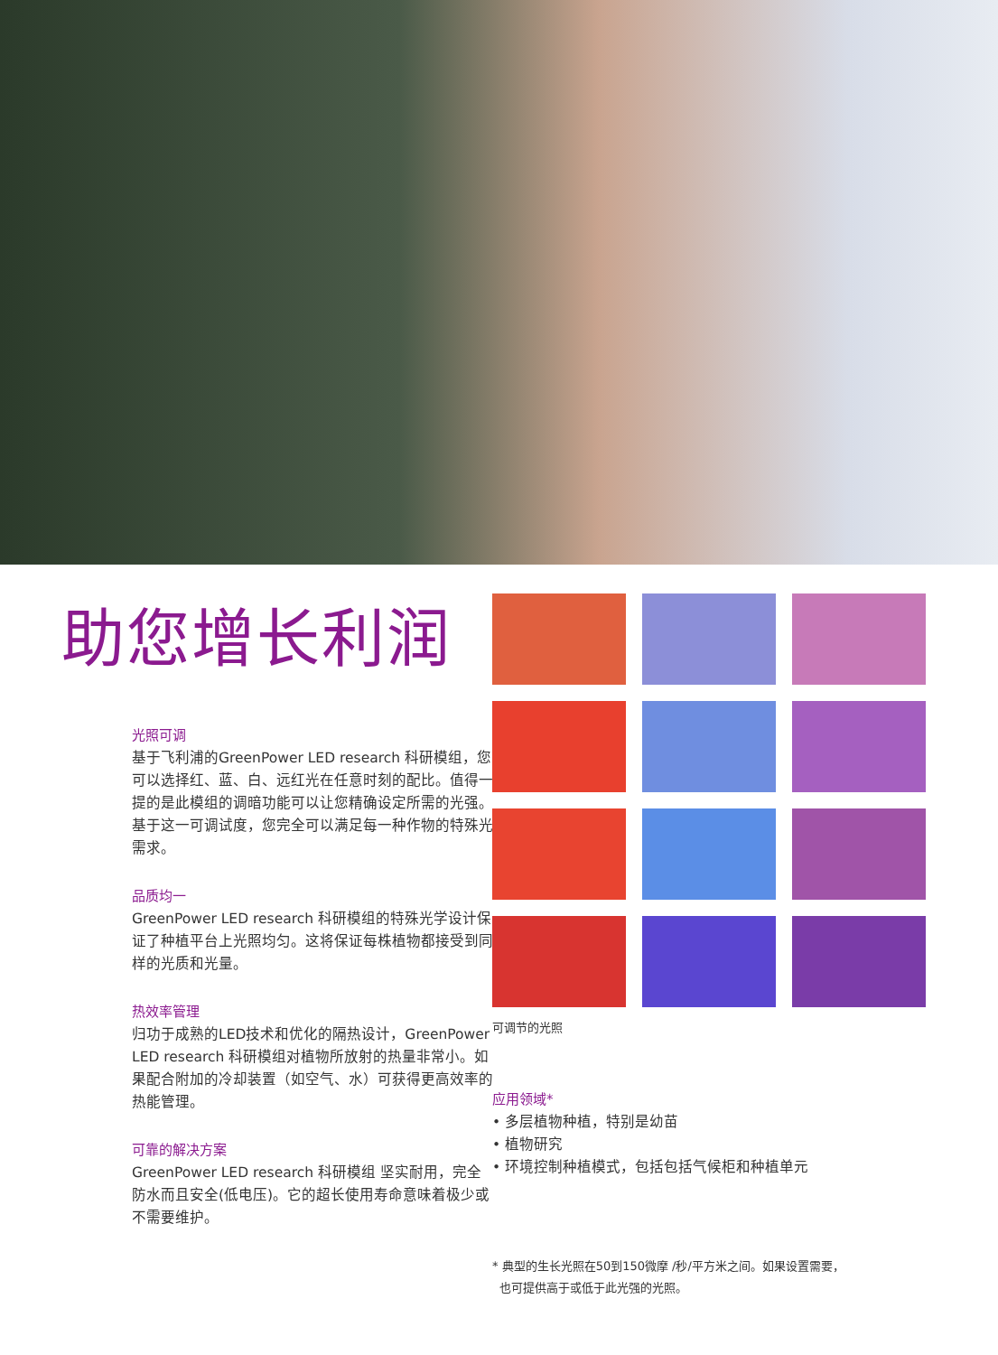助您增长利润
光照可调
基于飞利浦的GreenPower LED research 科研模组，您可以选择红、蓝、白、远红光在任意时刻的配比。值得一提的是此模组的调暗功能可以让您精确设定所需的光强。基于这一可调试度，您完全可以满足每一种作物的特殊光需求。
品质均一
GreenPower LED research 科研模组的特殊光学设计保证了种植平台上光照均匀。这将保证每株植物都接受到同样的光质和光量。
热效率管理
归功于成熟的LED技术和优化的隔热设计，GreenPower LED research 科研模组对植物所放射的热量非常小。如果配合附加的冷却装置（如空气、水）可获得更高效率的热能管理。
可靠的解决方案
GreenPower LED research 科研模组 坚实耐用，完全防水而且安全(低电压)。它的超长使用寿命意味着极少或不需要维护。
可调节的光照
应用领域*
• 多层植物种植，特别是幼苗
• 植物研究
• 环境控制种植模式，包括包括气候柜和种植单元
* 典型的生长光照在50到150微摩 /秒/平方米之间。如果设置需要，
也可提供高于或低于此光强的光照。